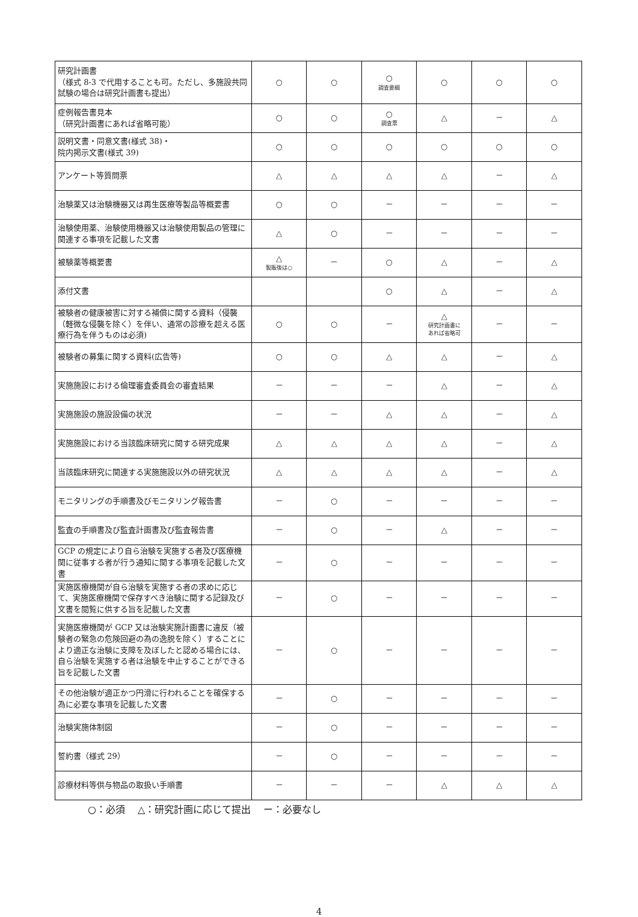| 研究計画書 （様式 8-3 で代用することも可。ただし、多施設共同試験の場合は研究計画書も提出） | ○ | ○ | ○ 調査要綱 | ○ | ○ | ○ |
| 症例報告書見本 （研究計画書にあれば省略可能） | ○ | ○ | ○ 調査票 | △ | － | △ |
| 説明文書・同意文書(様式 38)・ 院内掲示文書(様式 39) | ○ | ○ | ○ | ○ | ○ | ○ |
| アンケート等質問票 | △ | △ | △ | △ | － | △ |
| 治験薬又は治験機器又は再生医療等製品等概要書 | ○ | ○ | － | － | － | － |
| 治験使用薬、治験使用機器又は治験使用製品の管理に関連する事項を記載した文書 | △ | ○ | － | － | － | － |
| 被験薬等概要書 | △ 製販後は○ | － | ○ | △ | － | △ |
| 添付文書 | | | ○ | △ | － | △ |
| 被験者の健康被害に対する補償に関する資料（侵襲（軽微な侵襲を除く）を伴い、通常の診療を超える医療行為を伴うものは必須) | ○ | ○ | － | △ 研究計画書に あれば省略可 | － | － |
| 被験者の募集に関する資料(広告等) | ○ | ○ | △ | △ | － | △ |
| 実施施設における倫理審査委員会の審査結果 | － | － | － | △ | － | △ |
| 実施施設の施設設備の状況 | － | － | △ | △ | － | △ |
| 実施施設における当該臨床研究に関する研究成果 | △ | △ | △ | △ | － | △ |
| 当該臨床研究に関連する実施施設以外の研究状況 | △ | △ | △ | △ | － | △ |
| モニタリングの手順書及びモニタリング報告書 | － | ○ | － | － | － | － |
| 監査の手順書及び監査計画書及び監査報告書 | － | ○ | － | △ | － | － |
| GCP の規定により自ら治験を実施する者及び医療機関に従事する者が行う通知に関する事項を記載した文書 | － | ○ | － | － | － | － |
| 実施医療機関が自ら治験を実施する者の求めに応じて、実施医療機関で保存すべき治験に関する記録及び文書を閲覧に供する旨を記載した文書 | － | ○ | － | － | － | － |
| 実施医療機関が GCP 又は治験実施計画書に違反（被験者の緊急の危険回避の為の逸脱を除く）することにより適正な治験に支障を及ぼしたと認める場合には、自ら治験を実施する者は治験を中止することができる旨を記載した文書 | － | ○ | － | － | － | － |
| その他治験が適正かつ円滑に行われることを確保する為に必要な事項を記載した文書 | － | ○ | － | － | － | － |
| 治験実施体制図 | － | ○ | － | － | － | － |
| 誓約書（様式 29） | － | ○ | － | － | － | － |
| 診療材料等供与物品の取扱い手順書 | － | － | － | △ | △ | △ |
○：必須　 △：研究計画に応じて提出　 ー：必要なし
4